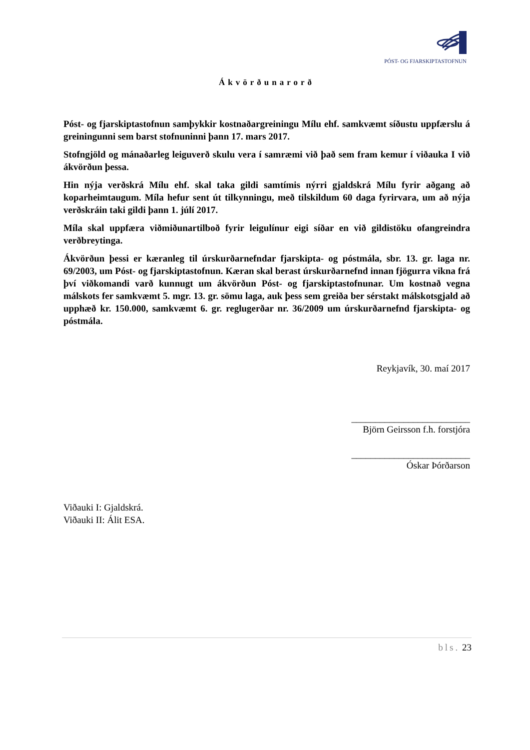PÓST- OG FJARSKIPTASTOFNUN
Ákvörðunarorð
Póst- og fjarskiptastofnun samþykkir kostnaðargreiningu Mílu ehf. samkvæmt síðustu uppfærslu á greiningunni sem barst stofnuninni þann 17. mars 2017.
Stofngjöld og mánaðarleg leiguverð skulu vera í samræmi við það sem fram kemur í viðauka I við ákvörðun þessa.
Hin nýja verðskrá Mílu ehf. skal taka gildi samtímis nýrri gjaldskrá Mílu fyrir aðgang að koparheimtaugum. Míla hefur sent út tilkynningu, með tilskildum 60 daga fyrirvara, um að nýja verðskráin taki gildi þann 1. júlí 2017.
Míla skal uppfæra viðmiðunartilboð fyrir leigulínur eigi síðar en við gildistöku ofangreindra verðbreytinga.
Ákvörðun þessi er kæranleg til úrskurðarnefndar fjarskipta- og póstmála, sbr. 13. gr. laga nr. 69/2003, um Póst- og fjarskiptastofnun. Kæran skal berast úrskurðarnefnd innan fjögurra vikna frá því viðkomandi varð kunnugt um ákvörðun Póst- og fjarskiptastofnunar. Um kostnað vegna málskots fer samkvæmt 5. mgr. 13. gr. sömu laga, auk þess sem greiða ber sérstakt málskotsgjald að upphæð kr. 150.000, samkvæmt 6. gr. reglugerðar nr. 36/2009 um úrskurðarnefnd fjarskipta- og póstmála.
Reykjavík, 30. maí 2017
_________________________
Björn Geirsson f.h. forstjóra
_________________________
Óskar Þórðarson
Viðauki I: Gjaldskrá.
Viðauki II: Álit ESA.
bls. 23